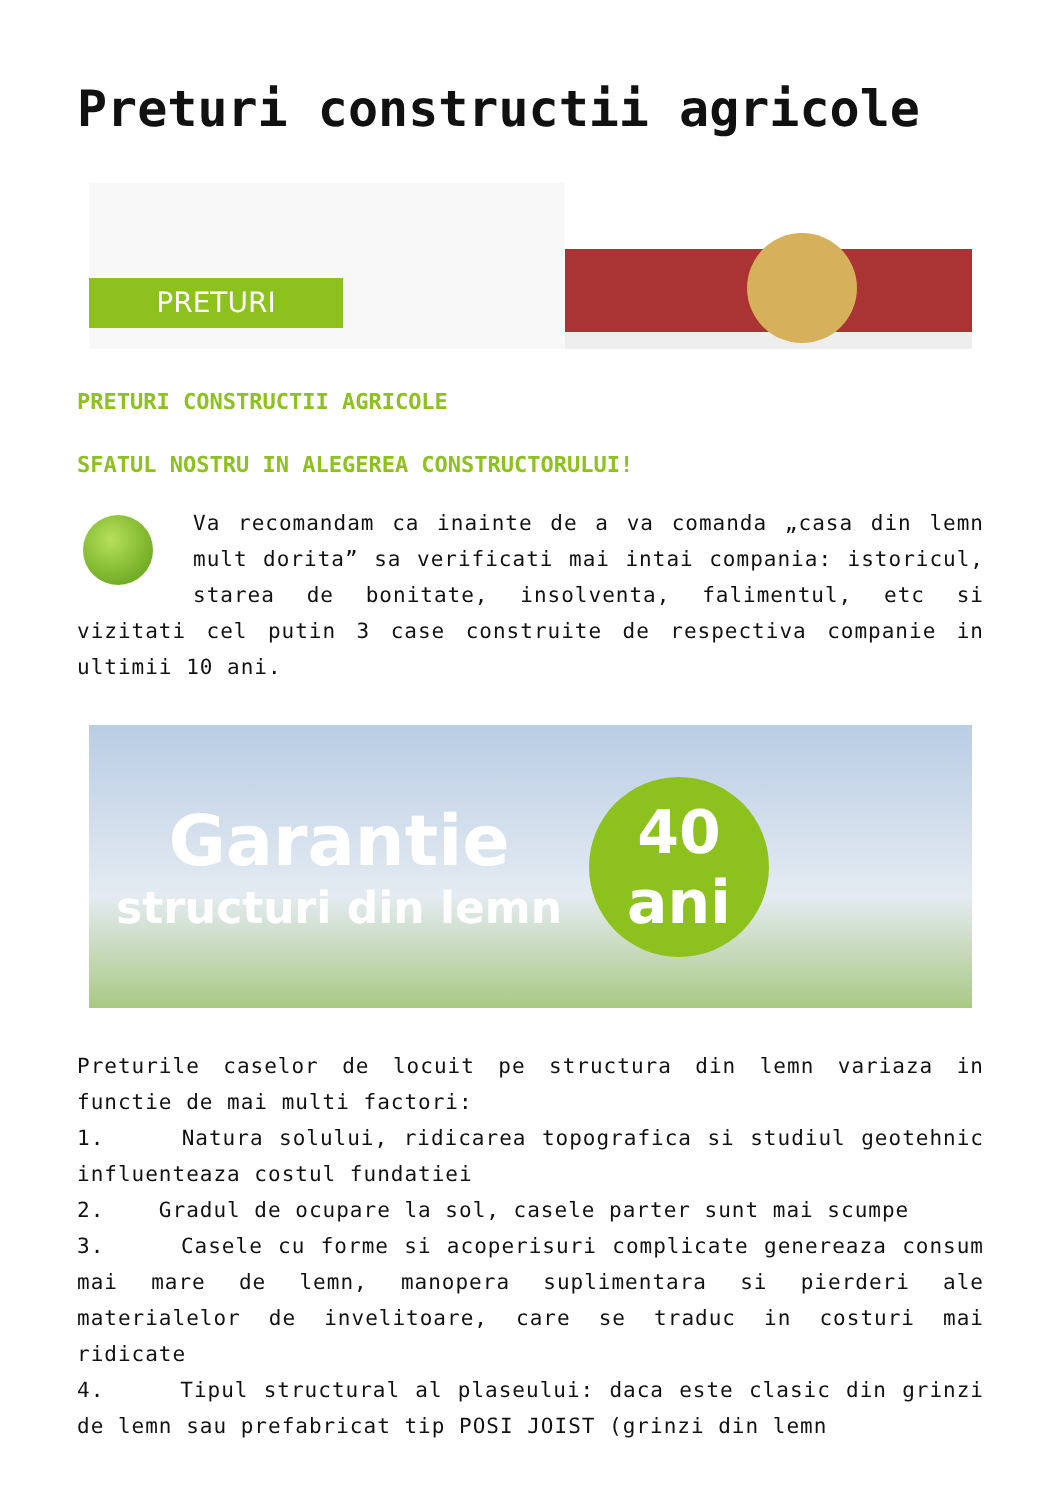Preturi constructii agricole
PRETURI
PRETURI CONSTRUCTII AGRICOLE
SFATUL NOSTRU IN ALEGEREA CONSTRUCTORULUI!
Va recomandam ca inainte de a va comanda „casa din lemn mult dorita” sa verificati mai intai compania: istoricul, starea de bonitate, insolventa, falimentul, etc si vizitati cel putin 3 case construite de respectiva companie in ultimii 10 ani.
Garantie
structuri din lemn
40
ani
Preturile caselor de locuit pe structura din lemn variaza in functie de mai multi factori:
1. Natura solului, ridicarea topografica si studiul geotehnic influenteaza costul fundatiei
2. Gradul de ocupare la sol, casele parter sunt mai scumpe
3. Casele cu forme si acoperisuri complicate genereaza consum mai mare de lemn, manopera suplimentara si pierderi ale materialelor de invelitoare, care se traduc in costuri mai ridicate
4. Tipul structural al plaseului: daca este clasic din grinzi de lemn sau prefabricat tip POSI JOIST (grinzi din lemn